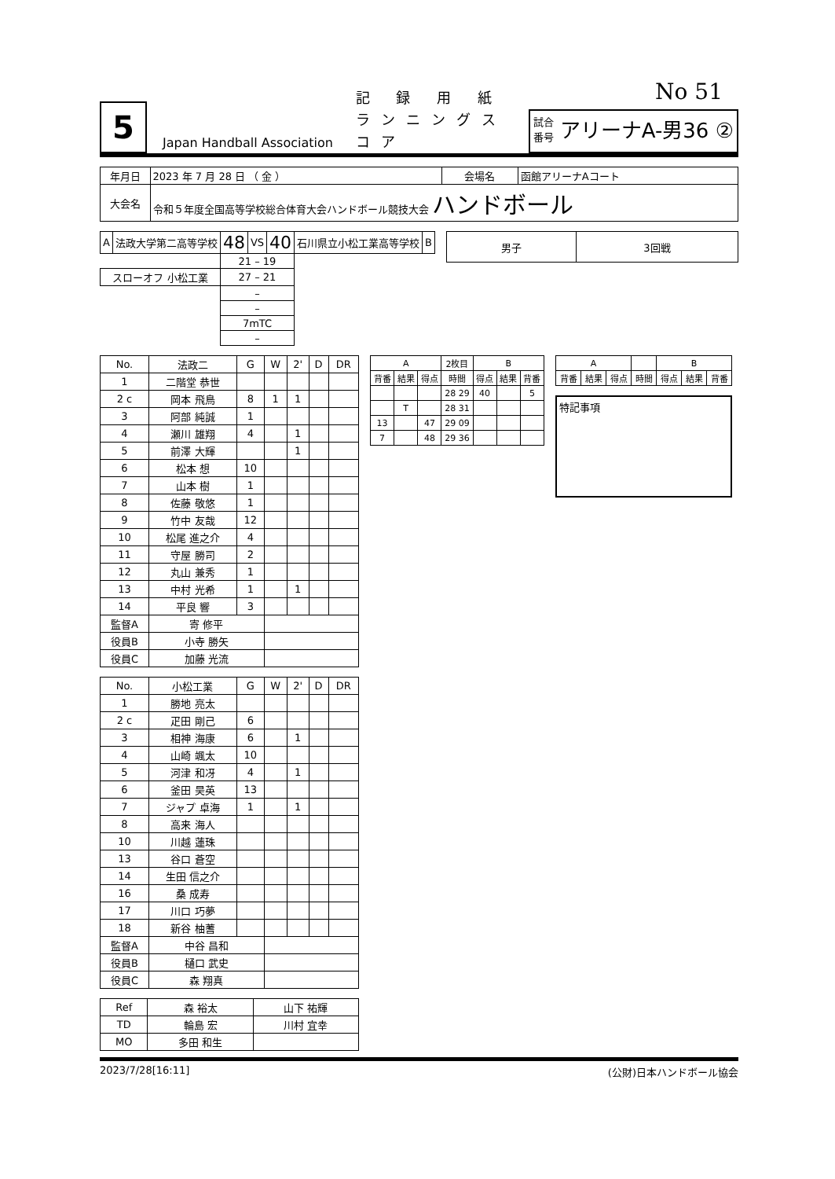No 51
5
Japan Handball Association
記 録 用 紙
ランニングスコア
試合
番号
アリーナA-男36 ②
| 年月日 | 2023 年 7 月 28 日 （ 金 ） | 会場名 | 函館アリーナAコート |
| 大会名 | 令和５年度全国高等学校総合体育大会ハンドボール競技大会 ハンドボール | | |
| A | 法政大学第二高等学校 | 48 | VS | 40 | 石川県立小松工業高等学校 | B |
| | | 21 – 19 | | | | |
| スローオフ 小松工業 | | 27 – 21 | | | | |
| | | – | | | | |
| | | – | | | | |
| | | 7mTC | | | | |
| | | – | | | | |
| 男子 | 3回戦 |
| No. | 法政二 | G | W | 2' | D | DR |
| --- | --- | --- | --- | --- | --- | --- |
| 1 | 二階堂 恭世 | | | | | |
| 2 c | 岡本 飛鳥 | 8 | 1 | 1 | | |
| 3 | 阿部 純誠 | 1 | | | | |
| 4 | 瀬川 雄翔 | 4 | | 1 | | |
| 5 | 前澤 大輝 | | | 1 | | |
| 6 | 松本 想 | 10 | | | | |
| 7 | 山本 樹 | 1 | | | | |
| 8 | 佐藤 敬悠 | 1 | | | | |
| 9 | 竹中 友哉 | 12 | | | | |
| 10 | 松尾 進之介 | 4 | | | | |
| 11 | 守屋 勝司 | 2 | | | | |
| 12 | 丸山 兼秀 | 1 | | | | |
| 13 | 中村 光希 | 1 | | 1 | | |
| 14 | 平良 響 | 3 | | | | |
| 監督A | 寄 修平 | | | | | |
| 役員B | 小寺 勝矢 | | | | | |
| 役員C | 加藤 光流 | | | | | |
| No. | 小松工業 | G | W | 2' | D | DR |
| --- | --- | --- | --- | --- | --- | --- |
| 1 | 勝地 亮太 | | | | | |
| 2 c | 疋田 剛己 | 6 | | | | |
| 3 | 相神 海康 | 6 | | 1 | | |
| 4 | 山崎 颯太 | 10 | | | | |
| 5 | 河津 和冴 | 4 | | 1 | | |
| 6 | 釜田 昊英 | 13 | | | | |
| 7 | ジャプ 卓海 | 1 | | 1 | | |
| 8 | 高来 海人 | | | | | |
| 10 | 川越 蓮珠 | | | | | |
| 13 | 谷口 蒼空 | | | | | |
| 14 | 生田 信之介 | | | | | |
| 16 | 桑 成寿 | | | | | |
| 17 | 川口 巧夢 | | | | | |
| 18 | 新谷 柚蓍 | | | | | |
| 監督A | 中谷 昌和 | | | | | |
| 役員B | 樋口 武史 | | | | | |
| 役員C | 森 翔真 | | | | | |
| Ref | 森 裕太 | 山下 祐輝 |
| TD | 輪島 宏 | 川村 宜幸 |
| MO | 多田 和生 | |
| A | | | 2枚目 | B | | |
| --- | --- | --- | --- | --- | --- | --- |
| 背番 | 結果 | 得点 | 時間 | 得点 | 結果 | 背番 |
| | | | 28 29 | 40 | | 5 |
| | T | | 28 31 | | | |
| 13 | | 47 | 29 09 | | | |
| 7 | | 48 | 29 36 | | | |
| A | | | | B | | |
| --- | --- | --- | --- | --- | --- | --- |
| 背番 | 結果 | 得点 | 時間 | 得点 | 結果 | 背番 |
特記事項
2023/7/28[16:11] (公財)日本ハンドボール協会